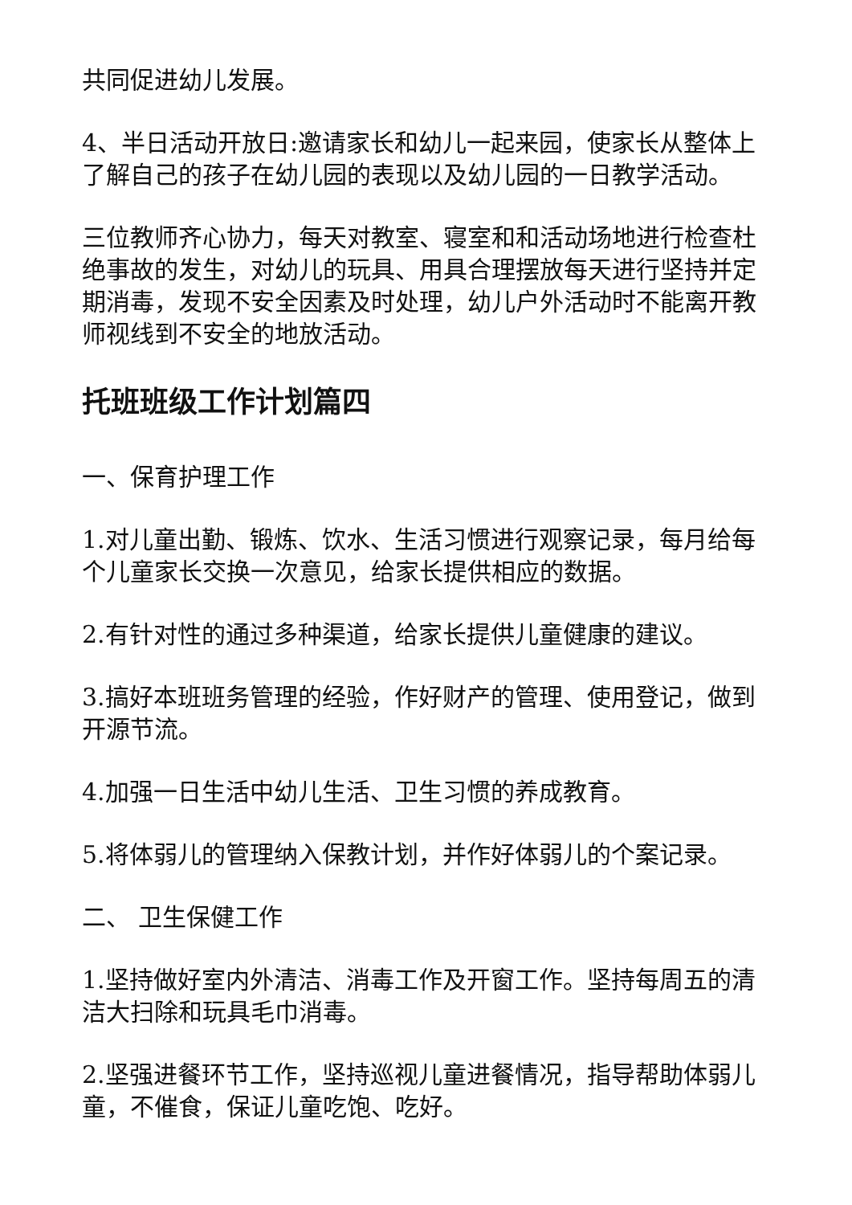共同促进幼儿发展。
4、半日活动开放日:邀请家长和幼儿一起来园，使家长从整体上了解自己的孩子在幼儿园的表现以及幼儿园的一日教学活动。
三位教师齐心协力，每天对教室、寝室和和活动场地进行检查杜绝事故的发生，对幼儿的玩具、用具合理摆放每天进行坚持并定期消毒，发现不安全因素及时处理，幼儿户外活动时不能离开教师视线到不安全的地放活动。
托班班级工作计划篇四
一、保育护理工作
1.对儿童出勤、锻炼、饮水、生活习惯进行观察记录，每月给每个儿童家长交换一次意见，给家长提供相应的数据。
2.有针对性的通过多种渠道，给家长提供儿童健康的建议。
3.搞好本班班务管理的经验，作好财产的管理、使用登记，做到开源节流。
4.加强一日生活中幼儿生活、卫生习惯的养成教育。
5.将体弱儿的管理纳入保教计划，并作好体弱儿的个案记录。
二、 卫生保健工作
1.坚持做好室内外清洁、消毒工作及开窗工作。坚持每周五的清洁大扫除和玩具毛巾消毒。
2.坚强进餐环节工作，坚持巡视儿童进餐情况，指导帮助体弱儿童，不催食，保证儿童吃饱、吃好。